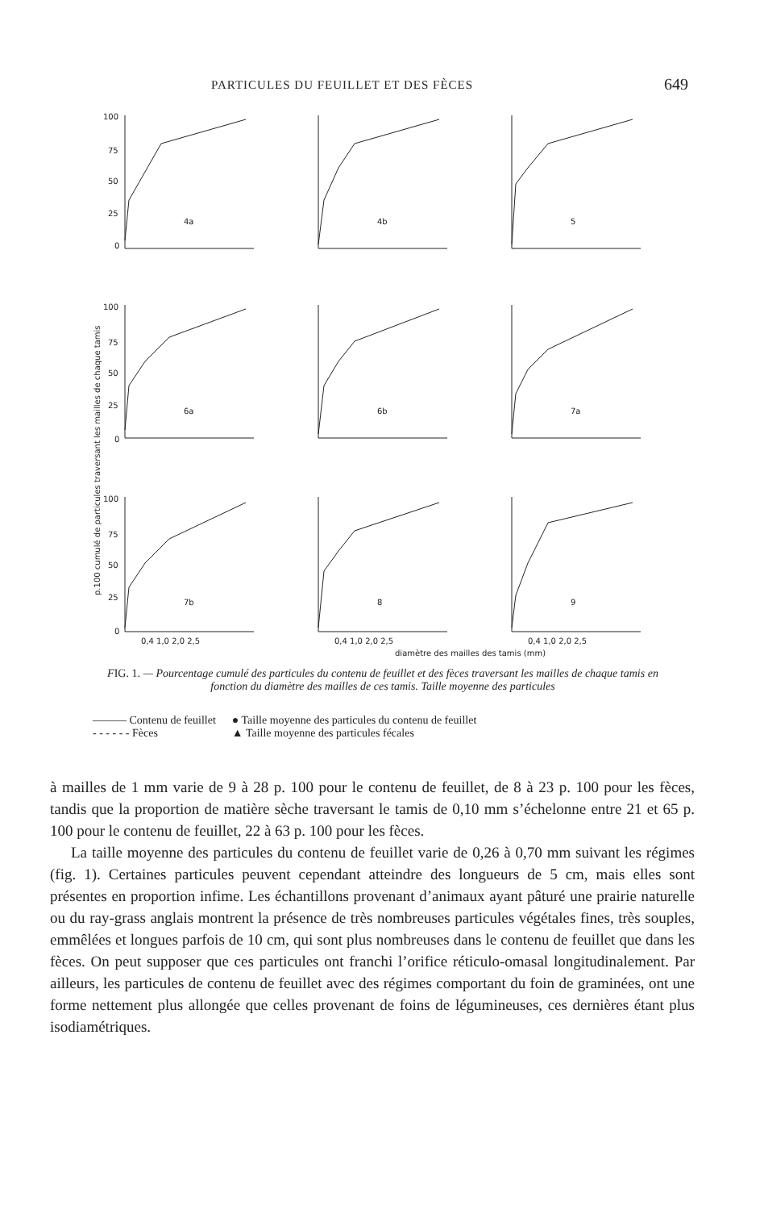PARTICULES DU FEUILLET ET DES FÈCES 649
100
75
50
25
0
100
75
50
25
0
100
75
50
25
0
p.100 cumulé de particules traversant les mailles de chaque tamis
0,4 1,0 2,0 2,5
0,4 1,0 2,0 2,5
0,4 1,0 2,0 2,5
diamètre des mailles des tamis (mm)
4a
4b
5
6a
6b
7a
7b
8
9
FIG. 1. — Pourcentage cumulé des particules du contenu de feuillet et des fèces traversant les mailles de chaque tamis en fonction du diamètre des mailles de ces tamis. Taille moyenne des particules
| ——— Contenu de feuillet | ● Taille moyenne des particules du contenu de feuillet |
| - - - - - - Fèces | ▲ Taille moyenne des particules fécales |
à mailles de 1 mm varie de 9 à 28 p. 100 pour le contenu de feuillet, de 8 à 23 p. 100 pour les fèces, tandis que la proportion de matière sèche traversant le tamis de 0,10 mm s’échelonne entre 21 et 65 p. 100 pour le contenu de feuillet, 22 à 63 p. 100 pour les fèces.
La taille moyenne des particules du contenu de feuillet varie de 0,26 à 0,70 mm suivant les régimes (fig. 1). Certaines particules peuvent cependant atteindre des longueurs de 5 cm, mais elles sont présentes en proportion infime. Les échantillons provenant d’animaux ayant pâturé une prairie naturelle ou du ray-grass anglais montrent la présence de très nombreuses particules végétales fines, très souples, emmêlées et longues parfois de 10 cm, qui sont plus nombreuses dans le contenu de feuillet que dans les fèces. On peut supposer que ces particules ont franchi l’orifice réticulo-omasal longitudinalement. Par ailleurs, les particules de contenu de feuillet avec des régimes comportant du foin de graminées, ont une forme nettement plus allongée que celles provenant de foins de légumineuses, ces dernières étant plus isodiamétriques.